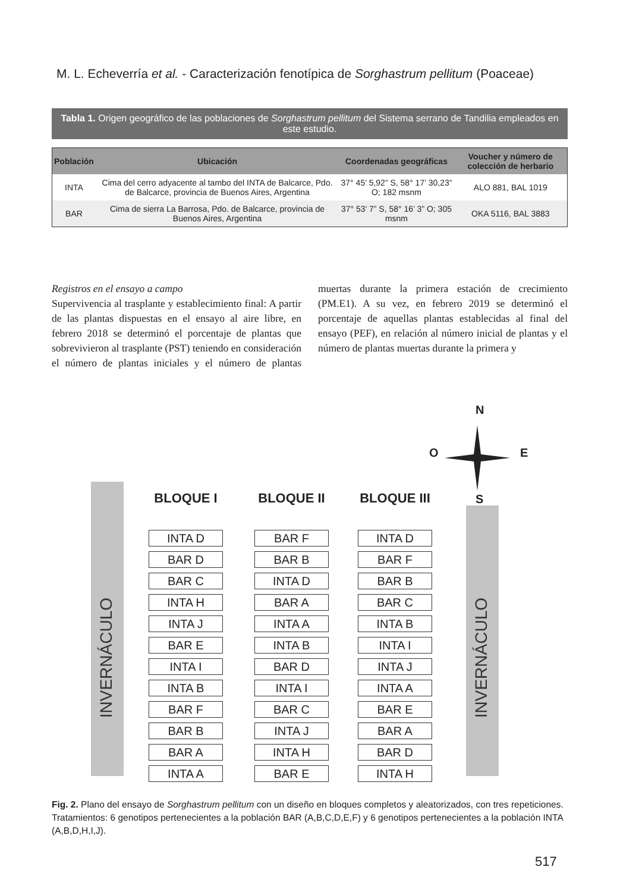M. L. Echeverría et al. - Caracterización fenotípica de Sorghastrum pellitum (Poaceae)
Tabla 1. Origen geográfico de las poblaciones de Sorghastrum pellitum del Sistema serrano de Tandilia empleados en este estudio.
| Población | Ubicación | Coordenadas geográficas | Voucher y número de colección de herbario |
| --- | --- | --- | --- |
| INTA | Cima del cerro adyacente al tambo del INTA de Balcarce, Pdo. de Balcarce, provincia de Buenos Aires, Argentina | 37° 45’ 5,92” S, 58° 17’ 30,23” O; 182 msnm | ALO 881, BAL 1019 |
| BAR | Cima de sierra La Barrosa, Pdo. de Balcarce, provincia de Buenos Aires, Argentina | 37° 53’ 7” S, 58° 16’ 3” O; 305 msnm | OKA 5116, BAL 3883 |
Registros en el ensayo a campo
Supervivencia al trasplante y establecimiento final: A partir de las plantas dispuestas en el ensayo al aire libre, en febrero 2018 se determinó el porcentaje de plantas que sobrevivieron al trasplante (PST) teniendo en consideración el número de plantas iniciales y el número de plantas muertas durante la primera estación de crecimiento (PM.E1). A su vez, en febrero 2019 se determinó el porcentaje de aquellas plantas establecidas al final del ensayo (PEF), en relación al número inicial de plantas y el número de plantas muertas durante la primera y
N
O E
S
INVERNÁCULO
INVERNÁCULO
BLOQUE I
INTA D
BAR D
BAR C
INTA H
INTA J
BAR E
INTA I
INTA B
BAR F
BAR B
BAR A
INTA A
BLOQUE II
BAR F
BAR B
INTA D
BAR A
INTA A
INTA B
BAR D
INTA I
BAR C
INTA J
INTA H
BAR E
BLOQUE III
INTA D
BAR F
BAR B
BAR C
INTA B
INTA I
INTA J
INTA A
BAR E
BAR A
BAR D
INTA H
Fig. 2. Plano del ensayo de Sorghastrum pellitum con un diseño en bloques completos y aleatorizados, con tres repeticiones. Tratamientos: 6 genotipos pertenecientes a la población BAR (A,B,C,D,E,F) y 6 genotipos pertenecientes a la población INTA (A,B,D,H,I,J).
517